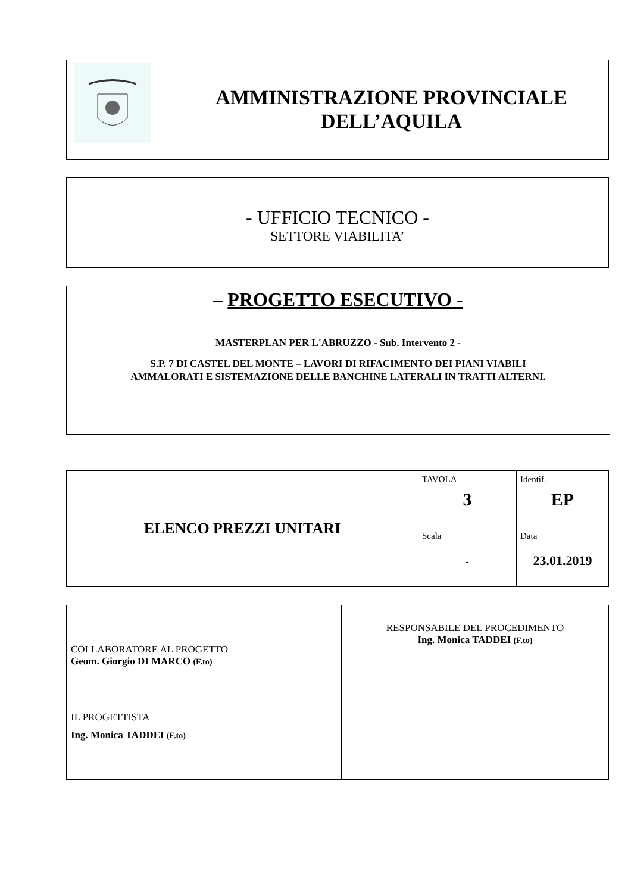| | AMMINISTRAZIONE PROVINCIALE DELL’AQUILA |
- UFFICIO TECNICO -
SETTORE VIABILITA’
– PROGETTO ESECUTIVO -
MASTERPLAN PER L'ABRUZZO - Sub. Intervento 2 -
S.P. 7 DI CASTEL DEL MONTE – LAVORI DI RIFACIMENTO DEI PIANI VIABILI
AMMALORATI E SISTEMAZIONE DELLE BANCHINE LATERALI IN TRATTI ALTERNI.
| ELENCO PREZZI UNITARI | TAVOLA 3 | Identif. EP |
| | Scala - | Data 23.01.2019 |
| COLLABORATORE AL PROGETTO Geom. Giorgio DI MARCO (F.to) IL PROGETTISTA Ing. Monica TADDEI (F.to) | RESPONSABILE DEL PROCEDIMENTO Ing. Monica TADDEI (F.to) |